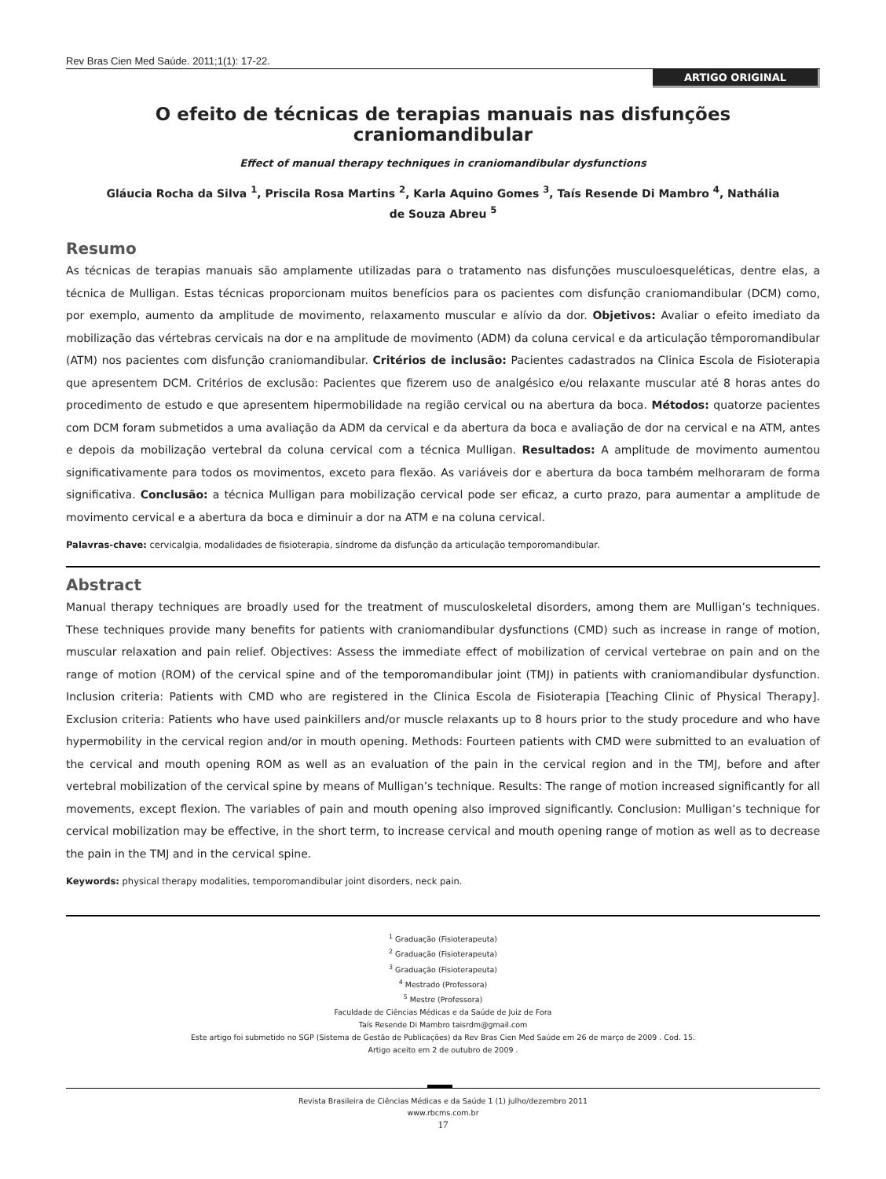Rev Bras Cien Med Saúde. 2011;1(1): 17-22.
ARTIGO ORIGINAL
O efeito de técnicas de terapias manuais nas disfunções craniomandibular
Effect of manual therapy techniques in craniomandibular dysfunctions
Gláucia Rocha da Silva <sup>1</sup>, Priscila Rosa Martins <sup>2</sup>, Karla Aquino Gomes <sup>3</sup>, Taís Resende Di Mambro <sup>4</sup>, Nathália de Souza Abreu <sup>5</sup>
Resumo
As técnicas de terapias manuais são amplamente utilizadas para o tratamento nas disfunções musculoesqueléticas, dentre elas, a técnica de Mulligan. Estas técnicas proporcionam muitos benefícios para os pacientes com disfunção craniomandibular (DCM) como, por exemplo, aumento da amplitude de movimento, relaxamento muscular e alívio da dor. Objetivos: Avaliar o efeito imediato da mobilização das vértebras cervicais na dor e na amplitude de movimento (ADM) da coluna cervical e da articulação têmporomandibular (ATM) nos pacientes com disfunção craniomandibular. Critérios de inclusão: Pacientes cadastrados na Clinica Escola de Fisioterapia que apresentem DCM. Critérios de exclusão: Pacientes que fizerem uso de analgésico e/ou relaxante muscular até 8 horas antes do procedimento de estudo e que apresentem hipermobilidade na região cervical ou na abertura da boca. Métodos: quatorze pacientes com DCM foram submetidos a uma avaliação da ADM da cervical e da abertura da boca e avaliação de dor na cervical e na ATM, antes e depois da mobilização vertebral da coluna cervical com a técnica Mulligan. Resultados: A amplitude de movimento aumentou significativamente para todos os movimentos, exceto para flexão. As variáveis dor e abertura da boca também melhoraram de forma significativa. Conclusão: a técnica Mulligan para mobilização cervical pode ser eficaz, a curto prazo, para aumentar a amplitude de movimento cervical e a abertura da boca e diminuir a dor na ATM e na coluna cervical.
Palavras-chave: cervicalgia, modalidades de fisioterapia, síndrome da disfunção da articulação temporomandibular.
Abstract
Manual therapy techniques are broadly used for the treatment of musculoskeletal disorders, among them are Mulligan’s techniques. These techniques provide many benefits for patients with craniomandibular dysfunctions (CMD) such as increase in range of motion, muscular relaxation and pain relief. Objectives: Assess the immediate effect of mobilization of cervical vertebrae on pain and on the range of motion (ROM) of the cervical spine and of the temporomandibular joint (TMJ) in patients with craniomandibular dysfunction. Inclusion criteria: Patients with CMD who are registered in the Clinica Escola de Fisioterapia [Teaching Clinic of Physical Therapy]. Exclusion criteria: Patients who have used painkillers and/or muscle relaxants up to 8 hours prior to the study procedure and who have hypermobility in the cervical region and/or in mouth opening. Methods: Fourteen patients with CMD were submitted to an evaluation of the cervical and mouth opening ROM as well as an evaluation of the pain in the cervical region and in the TMJ, before and after vertebral mobilization of the cervical spine by means of Mulligan’s technique. Results: The range of motion increased significantly for all movements, except flexion. The variables of pain and mouth opening also improved significantly. Conclusion: Mulligan’s technique for cervical mobilization may be effective, in the short term, to increase cervical and mouth opening range of motion as well as to decrease the pain in the TMJ and in the cervical spine.
Keywords: physical therapy modalities, temporomandibular joint disorders, neck pain.
<sup>1</sup> Graduação (Fisioterapeuta)
<sup>2</sup> Graduação (Fisioterapeuta)
<sup>3</sup> Graduação (Fisioterapeuta)
<sup>4</sup> Mestrado (Professora)
<sup>5</sup> Mestre (Professora)
Faculdade de Ciências Médicas e da Saúde de Juiz de Fora
Taís Resende Di Mambro taisrdm@gmail.com
Este artigo foi submetido no SGP (Sistema de Gestão de Publicações) da Rev Bras Cien Med Saúde em 26 de março de 2009 . Cod. 15.
Artigo aceito em 2 de outubro de 2009 .
Revista Brasileira de Ciências Médicas e da Saúde 1 (1) julho/dezembro 2011
www.rbcms.com.br
17